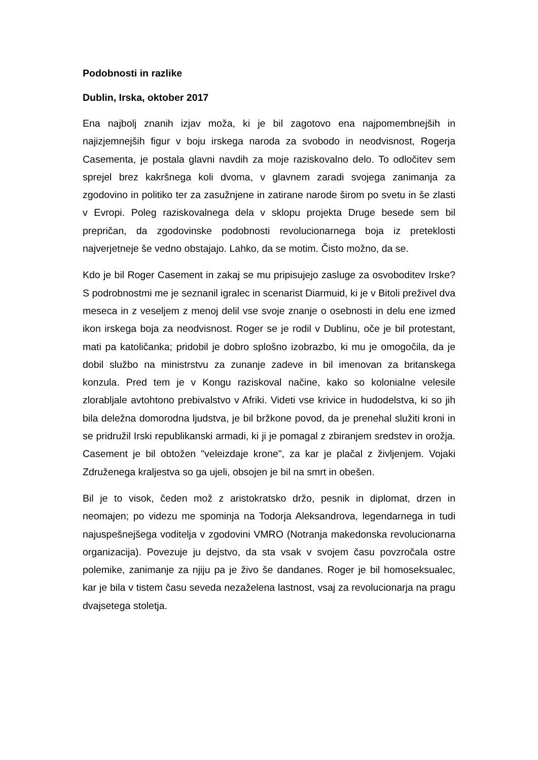Podobnosti in razlike
Dublin, Irska, oktober 2017
Ena najbolj znanih izjav moža, ki je bil zagotovo ena najpomembnejših in najizjemnejših figur v boju irskega naroda za svobodo in neodvisnost, Rogerja Casementa, je postala glavni navdih za moje raziskovalno delo. To odločitev sem sprejel brez kakršnega koli dvoma, v glavnem zaradi svojega zanimanja za zgodovino in politiko ter za zasužnjene in zatirane narode širom po svetu in še zlasti v Evropi. Poleg raziskovalnega dela v sklopu projekta Druge besede sem bil prepričan, da zgodovinske podobnosti revolucionarnega boja iz preteklosti najverjetneje še vedno obstajajo. Lahko, da se motim. Čisto možno, da se.
Kdo je bil Roger Casement in zakaj se mu pripisujejo zasluge za osvoboditev Irske? S podrobnostmi me je seznanil igralec in scenarist Diarmuid, ki je v Bitoli preživel dva meseca in z veseljem z menoj delil vse svoje znanje o osebnosti in delu ene izmed ikon irskega boja za neodvisnost. Roger se je rodil v Dublinu, oče je bil protestant, mati pa katoličanka; pridobil je dobro splošno izobrazbo, ki mu je omogočila, da je dobil službo na ministrstvu za zunanje zadeve in bil imenovan za britanskega konzula. Pred tem je v Kongu raziskoval načine, kako so kolonialne velesile zlorabljale avtohtono prebivalstvo v Afriki. Videti vse krivice in hudodelstva, ki so jih bila deležna domorodna ljudstva, je bil bržkone povod, da je prenehal služiti kroni in se pridružil Irski republikanski armadi, ki ji je pomagal z zbiranjem sredstev in orožja. Casement je bil obtožen "veleizdaje krone", za kar je plačal z življenjem. Vojaki Združenega kraljestva so ga ujeli, obsojen je bil na smrt in obešen.
Bil je to visok, čeden mož z aristokratsko držo, pesnik in diplomat, drzen in neomajen; po videzu me spominja na Todorja Aleksandrova, legendarnega in tudi najuspešnejšega voditelja v zgodovini VMRO (Notranja makedonska revolucionarna organizacija). Povezuje ju dejstvo, da sta vsak v svojem času povzročala ostre polemike, zanimanje za njiju pa je živo še dandanes. Roger je bil homoseksualec, kar je bila v tistem času seveda nezaželena lastnost, vsaj za revolucionarja na pragu dvajsetega stoletja.